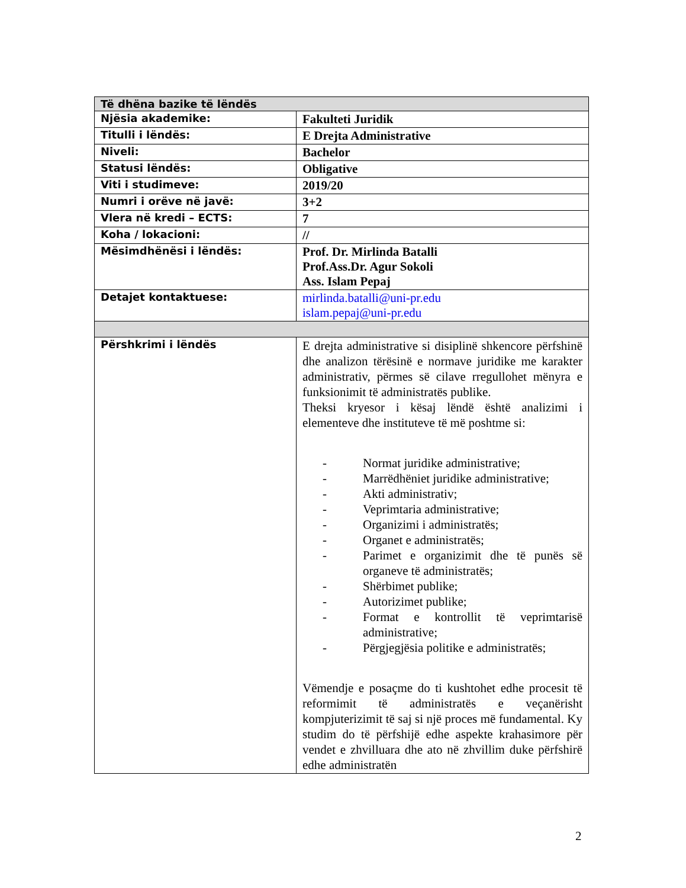| Të dhëna bazike të lëndës | |
| --- | --- |
| Njësia akademike: | Fakulteti Juridik |
| Titulli i lëndës: | E Drejta Administrative |
| Niveli: | Bachelor |
| Statusi lëndës: | Obligative |
| Viti i studimeve: | 2019/20 |
| Numri i orëve në javë: | 3+2 |
| Vlera në kredi – ECTS: | 7 |
| Koha / lokacioni: | // |
| Mësimdhënësi i lëndës: | Prof. Dr. Mirlinda Batalli Prof.Ass.Dr. Agur Sokoli Ass. Islam Pepaj |
| Detajet kontaktuese: | mirlinda.batalli@uni-pr.edu islam.pepaj@uni-pr.edu |
| Përshkrimi i lëndës | E drejta administrative si disiplinë shkencore përfshinë dhe analizon tërësinë e normave juridike me karakter administrativ, përmes së cilave rregullohet mënyra e funksionimit të administratës publike. Theksi kryesor i kësaj lëndë është analizimi i elementeve dhe instituteve të më poshtme si: - Normat juridike administrative; - Marrëdhëniet juridike administrative; - Akti administrativ; - Veprimtaria administrative; - Organizimi i administratës; - Organet e administratës; - Parimet e organizimit dhe të punës së organeve të administratës; - Shërbimet publike; - Autorizimet publike; - Format e kontrollit të veprimtarisë administrative; - Përgjegjësia politike e administratës; Vëmendje e posaçme do ti kushtohet edhe procesit të reformimit të administratës e veçanërisht kompjuterizimit të saj si një proces më fundamental. Ky studim do të përfshijë edhe aspekte krahasimore për vendet e zhvilluara dhe ato në zhvillim duke përfshirë edhe administratën |
2